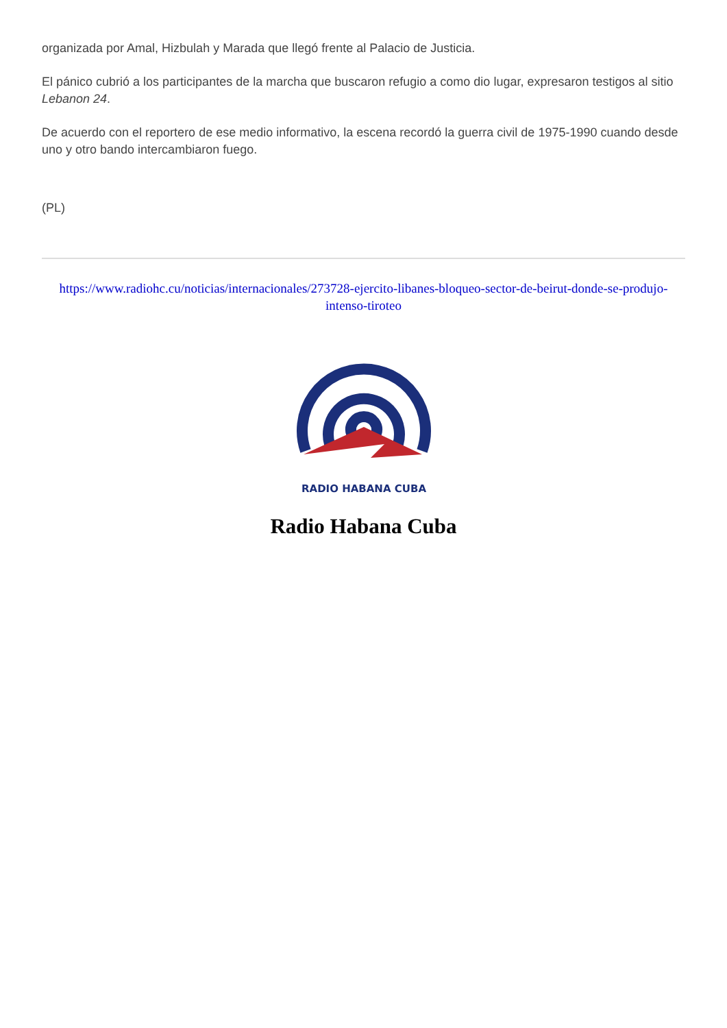organizada por Amal, Hizbulah y Marada que llegó frente al Palacio de Justicia.
El pánico cubrió a los participantes de la marcha que buscaron refugio a como dio lugar, expresaron testigos al sitio Lebanon 24.
De acuerdo con el reportero de ese medio informativo, la escena recordó la guerra civil de 1975-1990 cuando desde uno y otro bando intercambiaron fuego.
(PL)
https://www.radiohc.cu/noticias/internacionales/273728-ejercito-libanes-bloqueo-sector-de-beirut-donde-se-produjo-intenso-tiroteo
RADIO HABANA CUBA
Radio Habana Cuba